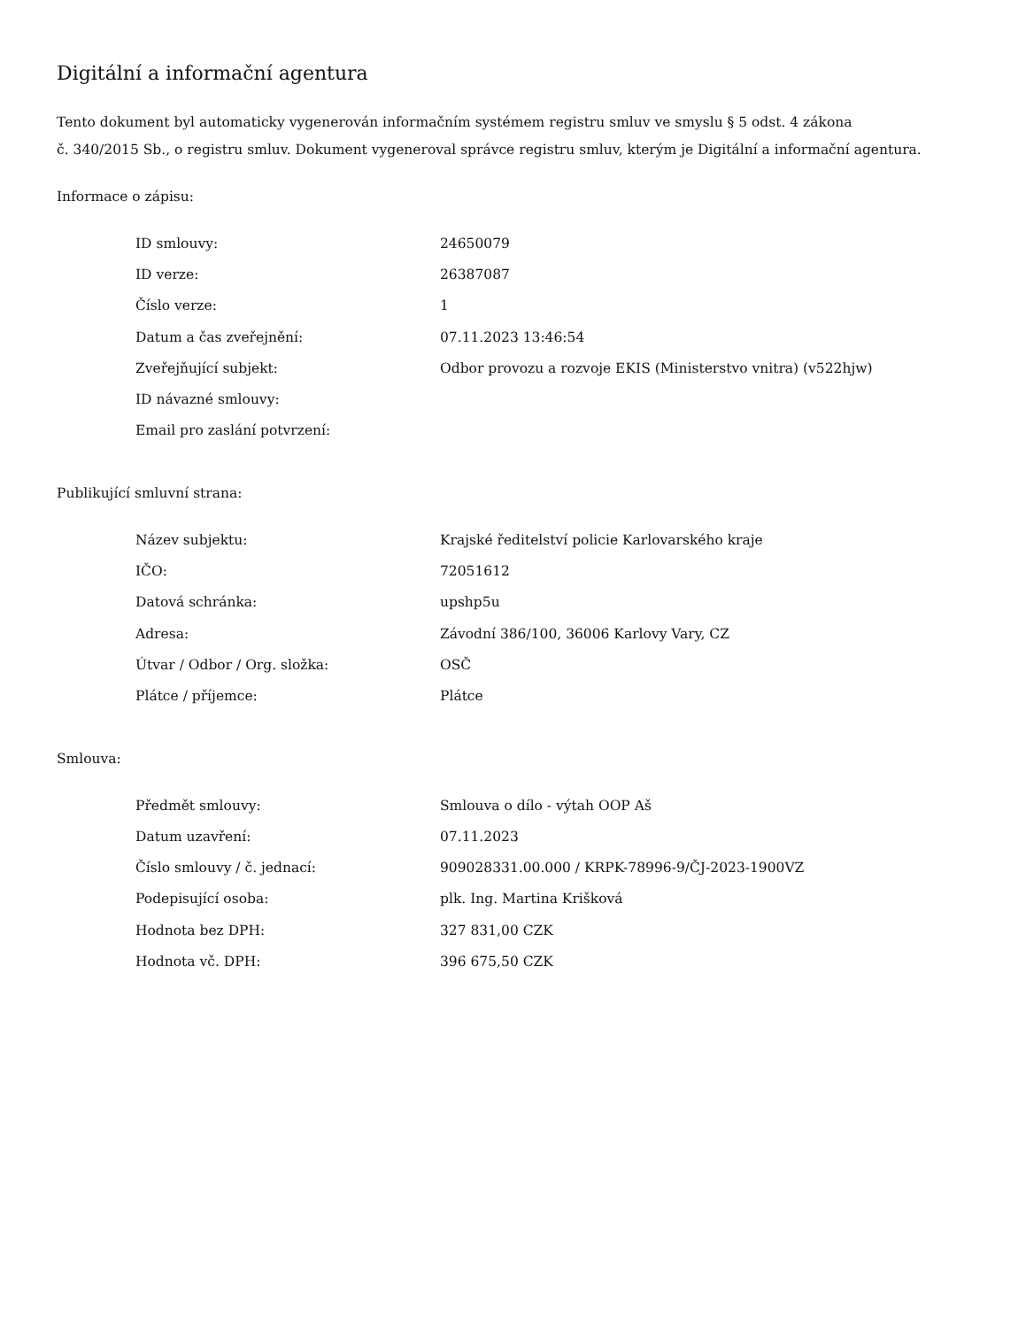Digitální a informační agentura
Tento dokument byl automaticky vygenerován informačním systémem registru smluv ve smyslu § 5 odst. 4 zákona
č. 340/2015 Sb., o registru smluv. Dokument vygeneroval správce registru smluv, kterým je Digitální a informační agentura.
Informace o zápisu:
| ID smlouvy: | 24650079 |
| ID verze: | 26387087 |
| Číslo verze: | 1 |
| Datum a čas zveřejnění: | 07.11.2023 13:46:54 |
| Zveřejňující subjekt: | Odbor provozu a rozvoje EKIS (Ministerstvo vnitra) (v522hjw) |
| ID návazné smlouvy: | |
| Email pro zaslání potvrzení: | |
Publikující smluvní strana:
| Název subjektu: | Krajské ředitelství policie Karlovarského kraje |
| IČO: | 72051612 |
| Datová schránka: | upshp5u |
| Adresa: | Závodní 386/100, 36006 Karlovy Vary, CZ |
| Útvar / Odbor / Org. složka: | OSČ |
| Plátce / příjemce: | Plátce |
Smlouva:
| Předmět smlouvy: | Smlouva o dílo - výtah OOP Aš |
| Datum uzavření: | 07.11.2023 |
| Číslo smlouvy / č. jednací: | 909028331.00.000 / KRPK-78996-9/ČJ-2023-1900VZ |
| Podepisující osoba: | plk. Ing. Martina Krišková |
| Hodnota bez DPH: | 327 831,00 CZK |
| Hodnota vč. DPH: | 396 675,50 CZK |